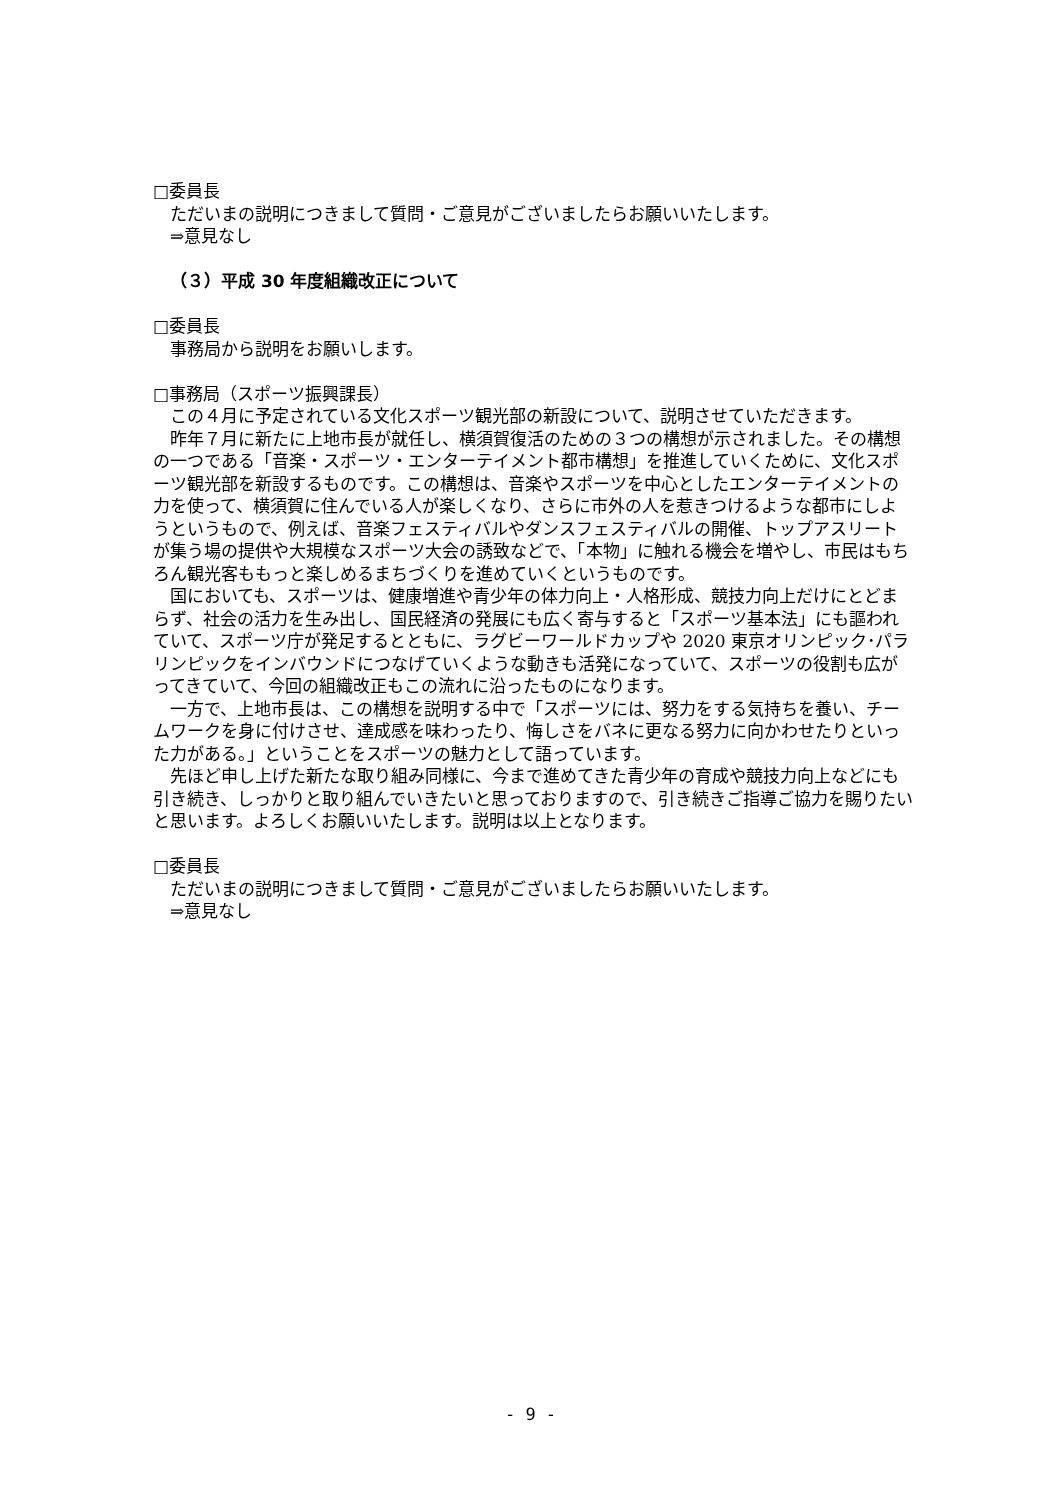□委員長
ただいまの説明につきまして質問・ご意見がございましたらお願いいたします。
⇒意見なし
（３）平成 30 年度組織改正について
□委員長
事務局から説明をお願いします。
□事務局（スポーツ振興課長）
この４月に予定されている文化スポーツ観光部の新設について、説明させていただきます。
昨年７月に新たに上地市長が就任し、横須賀復活のための３つの構想が示されました。その構想の一つである「音楽・スポーツ・エンターテイメント都市構想」を推進していくために、文化スポーツ観光部を新設するものです。この構想は、音楽やスポーツを中心としたエンターテイメントの力を使って、横須賀に住んでいる人が楽しくなり、さらに市外の人を惹きつけるような都市にしようというもので、例えば、音楽フェスティバルやダンスフェスティバルの開催、トップアスリートが集う場の提供や大規模なスポーツ大会の誘致などで、「本物」に触れる機会を増やし、市民はもちろん観光客ももっと楽しめるまちづくりを進めていくというものです。
国においても、スポーツは、健康増進や青少年の体力向上・人格形成、競技力向上だけにとどまらず、社会の活力を生み出し、国民経済の発展にも広く寄与すると「スポーツ基本法」にも謳われていて、スポーツ庁が発足するとともに、ラグビーワールドカップや 2020 東京オリンピック･パラリンピックをインバウンドにつなげていくような動きも活発になっていて、スポーツの役割も広がってきていて、今回の組織改正もこの流れに沿ったものになります。
一方で、上地市長は、この構想を説明する中で「スポーツには、努力をする気持ちを養い、チームワークを身に付けさせ、達成感を味わったり、悔しさをバネに更なる努力に向かわせたりといった力がある。」ということをスポーツの魅力として語っています。
先ほど申し上げた新たな取り組み同様に、今まで進めてきた青少年の育成や競技力向上などにも引き続き、しっかりと取り組んでいきたいと思っておりますので、引き続きご指導ご協力を賜りたいと思います。よろしくお願いいたします。説明は以上となります。
□委員長
ただいまの説明につきまして質問・ご意見がございましたらお願いいたします。
⇒意見なし
- 9 -